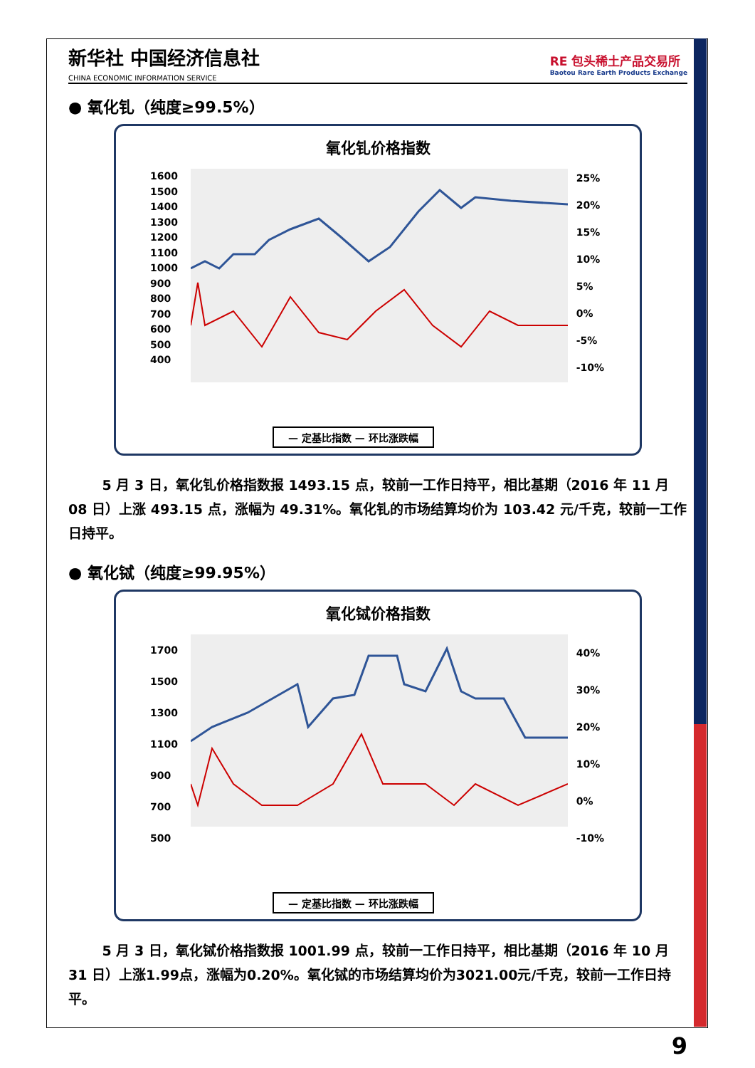新华社 中国经济信息社
CHINA ECONOMIC INFORMATION SERVICE
RE 包头稀土产品交易所
Baotou Rare Earth Products Exchange
● 氧化钆（纯度≥99.5%）
氧化钆价格指数
1600
1500
1400
1300
1200
1100
1000
900
800
700
600
500
400
25%
20%
15%
10%
5%
0%
-5%
-10%
— 定基比指数 — 环比涨跌幅
5 月 3 日，氧化钆价格指数报 1493.15 点，较前一工作日持平，相比基期（2016 年 11 月 08 日）上涨 493.15 点，涨幅为 49.31%。氧化钆的市场结算均价为 103.42 元/千克，较前一工作日持平。
● 氧化铽（纯度≥99.95%）
氧化铽价格指数
1700
1500
1300
1100
900
700
500
40%
30%
20%
10%
0%
-10%
— 定基比指数 — 环比涨跌幅
5 月 3 日，氧化铽价格指数报 1001.99 点，较前一工作日持平，相比基期（2016 年 10 月 31 日）上涨1.99点，涨幅为0.20%。氧化铽的市场结算均价为3021.00元/千克，较前一工作日持平。
9